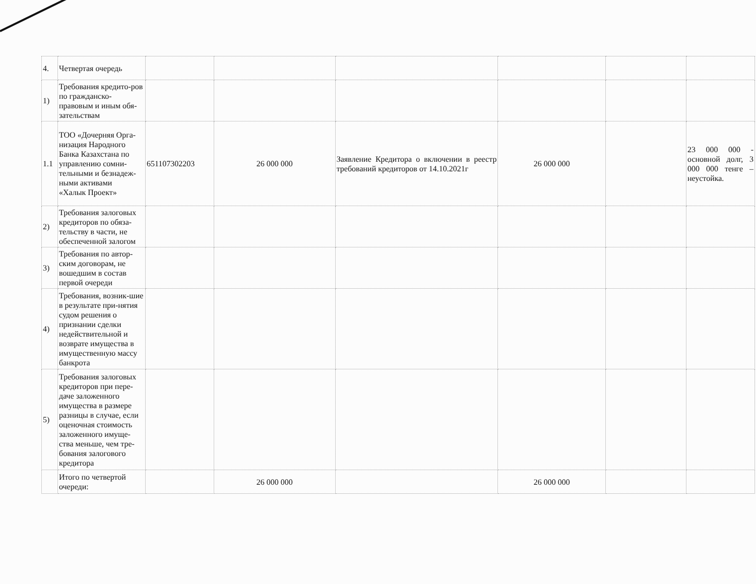| 4. | Четвертая очередь | | | | | | |
| 1) | Требования кредито-ров по гражданско-правовым и иным обя-зательствам | | | | | | |
| 1.1 | ТОО «Дочерняя Орга-низация Народного Банка Казахстана по управлению сомни-тельными и безнадеж-ными активами «Халык Проект» | 651107302203 | 26 000 000 | Заявление Кредитора о включении в реестр требований кредиторов от 14.10.2021г | 26 000 000 | | 23 000 000 - основной долг, 3 000 000 тенге – неустойка. |
| 2) | Требования залоговых кредиторов по обяза-тельству в части, не обеспеченной залогом | | | | | | |
| 3) | Требования по автор-ским договорам, не вошедшим в состав первой очереди | | | | | | |
| 4) | Требования, возник-шие в результате при-нятия судом решения о признании сделки недействительной и возврате имущества в имущественную массу банкрота | | | | | | |
| 5) | Требования залоговых кредиторов при пере-даче заложенного имущества в размере разницы в случае, если оценочная стоимость заложенного имуще-ства меньше, чем тре-бования залогового кредитора | | | | | | |
| | Итого по четвертой очереди: | | 26 000 000 | | 26 000 000 | | |